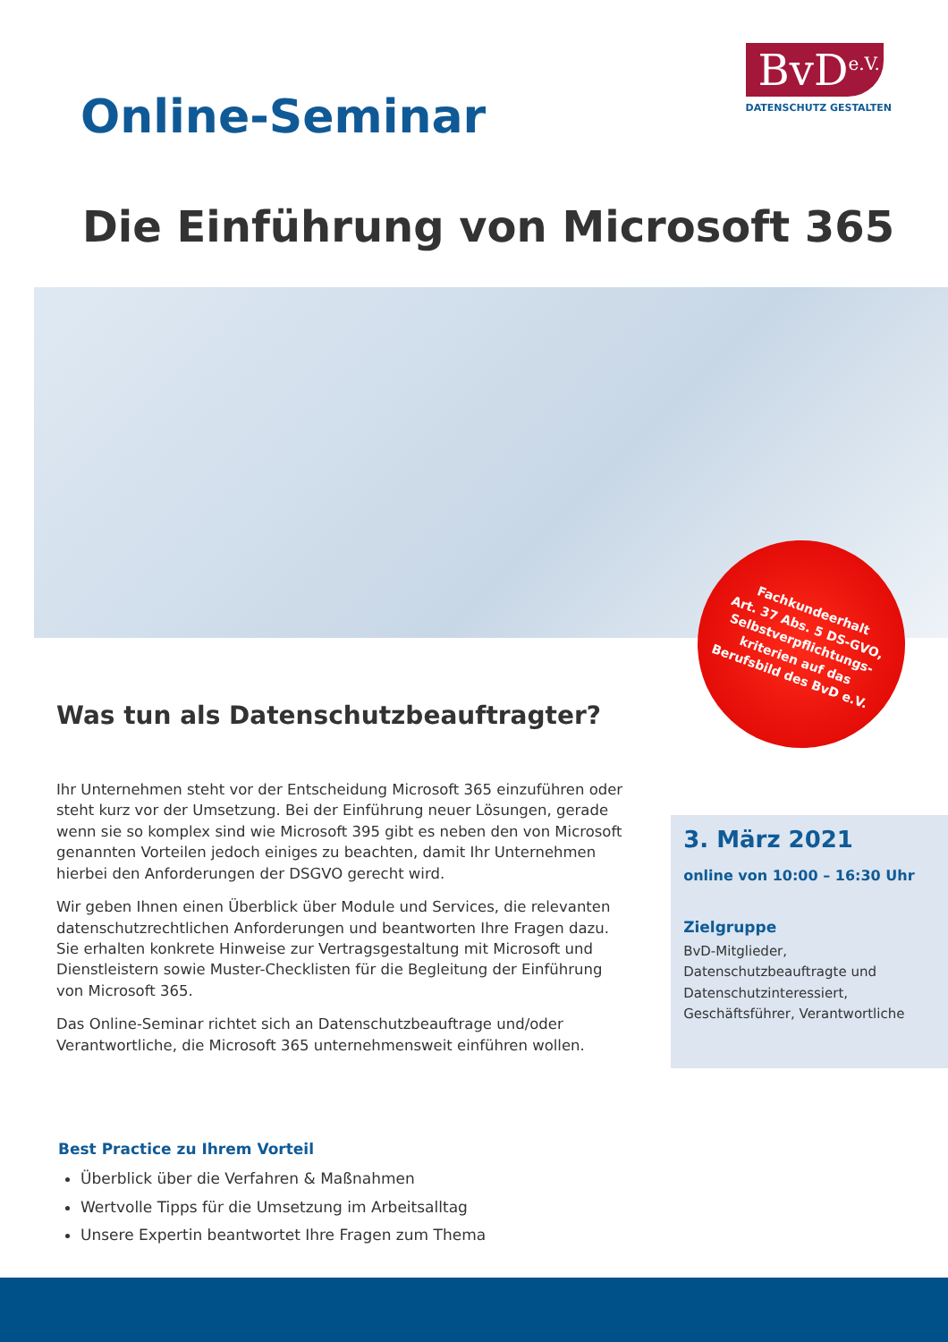Online-Seminar
BvD<sup>e.V.</sup>
DATENSCHUTZ GESTALTEN
Die Einführung von Microsoft 365
Fachkundeerhalt
Art. 37 Abs. 5 DS-GVO,
Selbstverpflichtungs-
kriterien auf das
Berufsbild des BvD e.V.
Was tun als Datenschutzbeauftragter?
Ihr Unternehmen steht vor der Entscheidung Microsoft 365 einzuführen oder steht kurz vor der Umsetzung. Bei der Einführung neuer Lösungen, gerade wenn sie so komplex sind wie Microsoft 395 gibt es neben den von Microsoft genannten Vorteilen jedoch einiges zu beachten, damit Ihr Unternehmen hierbei den Anforderungen der DSGVO gerecht wird.
Wir geben Ihnen einen Überblick über Module und Services, die relevanten datenschutzrechtlichen Anforderungen und beantworten Ihre Fragen dazu. Sie erhalten konkrete Hinweise zur Vertragsgestaltung mit Microsoft und Dienstleistern sowie Muster-Checklisten für die Begleitung der Einführung von Microsoft 365.
Das Online-Seminar richtet sich an Datenschutzbeauftrage und/oder Verantwortliche, die Microsoft 365 unternehmensweit einführen wollen.
3. März 2021
online von 10:00 – 16:30 Uhr
Zielgruppe
BvD-Mitglieder,
Datenschutzbeauftragte und Datenschutzinteressiert,
Geschäftsführer, Verantwortliche
Best Practice zu Ihrem Vorteil
Überblick über die Verfahren & Maßnahmen
Wertvolle Tipps für die Umsetzung im Arbeitsalltag
Unsere Expertin beantwortet Ihre Fragen zum Thema